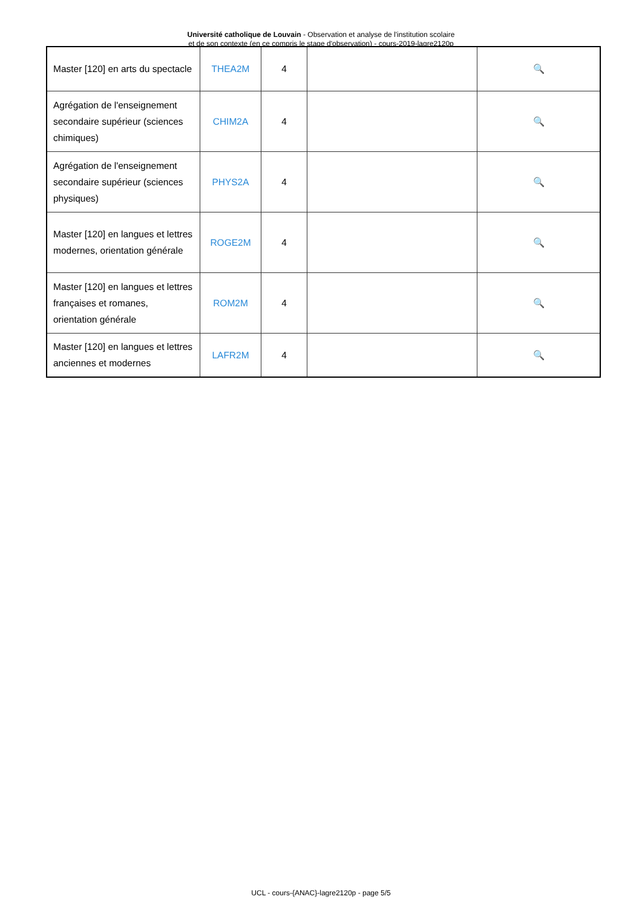Université catholique de Louvain - Observation et analyse de l'institution scolaire
et de son contexte (en ce compris le stage d'observation) - cours-2019-lagre2120p
| Master [120] en arts du spectacle | THEA2M | 4 | | 🔍 |
| Agrégation de l'enseignement secondaire supérieur (sciences chimiques) | CHIM2A | 4 | | 🔍 |
| Agrégation de l'enseignement secondaire supérieur (sciences physiques) | PHYS2A | 4 | | 🔍 |
| Master [120] en langues et lettres modernes, orientation générale | ROGE2M | 4 | | 🔍 |
| Master [120] en langues et lettres françaises et romanes, orientation générale | ROM2M | 4 | | 🔍 |
| Master [120] en langues et lettres anciennes et modernes | LAFR2M | 4 | | 🔍 |
UCL - cours-{ANAC}-lagre2120p - page 5/5